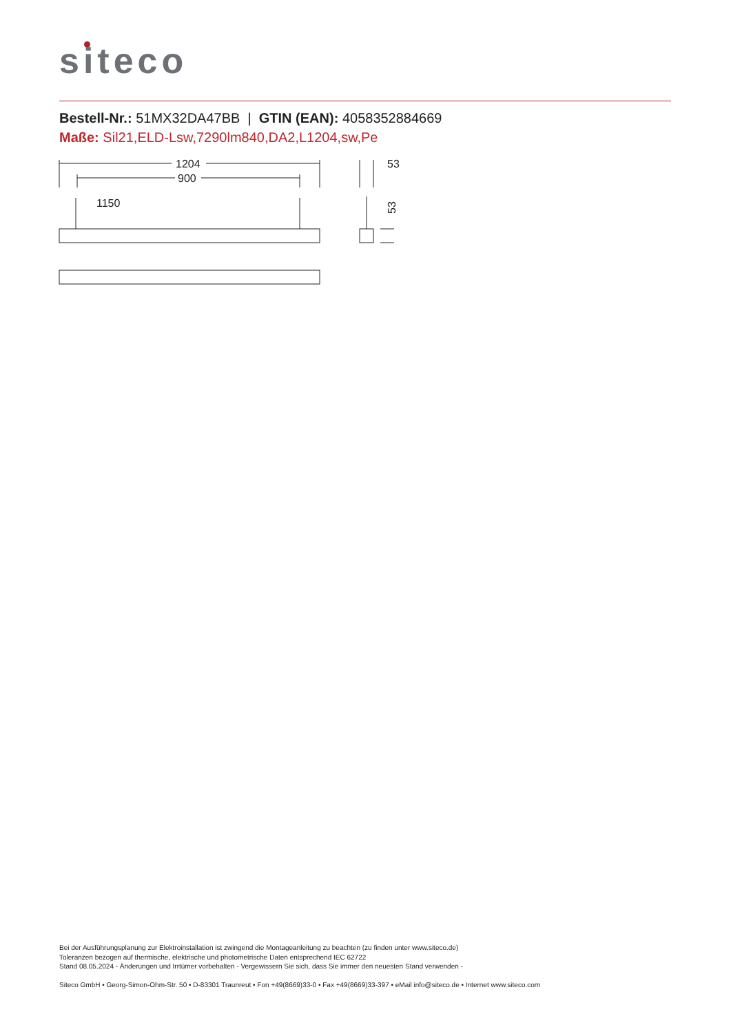siteco
Bestell-Nr.: 51MX32DA47BB | GTIN (EAN): 4058352884669
Maße: Sil21,ELD-Lsw,7290lm840,DA2,L1204,sw,Pe
1204
900
1150
53
53
Bei der Ausführungsplanung zur Elektroinstallation ist zwingend die Montageanleitung zu beachten (zu finden unter www.siteco.de)
Toleranzen bezogen auf thermische, elektrische und photometrische Daten entsprechend IEC 62722
Stand 08.05.2024 - Änderungen und Irrtümer vorbehalten - Vergewissern Sie sich, dass Sie immer den neuesten Stand verwenden -
Siteco GmbH • Georg-Simon-Ohm-Str. 50 • D-83301 Traunreut • Fon +49(8669)33-0 • Fax +49(8669)33-397 • eMail info@siteco.de • Internet www.siteco.com